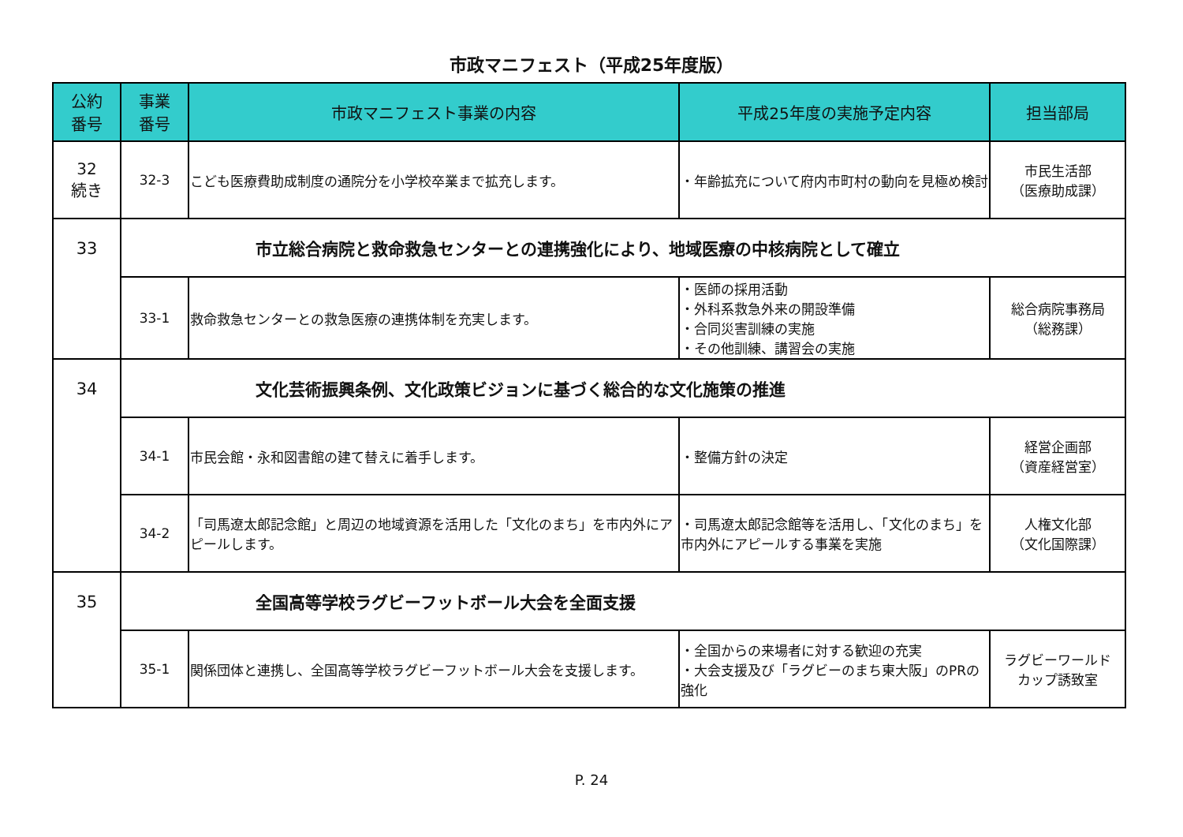市政マニフェスト（平成25年度版）
| 公約 番号 | 事業 番号 | 市政マニフェスト事業の内容 | 平成25年度の実施予定内容 | 担当部局 |
| --- | --- | --- | --- | --- |
| 32 続き | 32-3 | こども医療費助成制度の通院分を小学校卒業まで拡充します。 | ・年齢拡充について府内市町村の動向を見極め検討 | 市民生活部 （医療助成課） |
| 33 | 市立総合病院と救命救急センターとの連携強化により、地域医療の中核病院として確立 | | | |
| | 33-1 | 救命救急センターとの救急医療の連携体制を充実します。 | ・医師の採用活動 ・外科系救急外来の開設準備 ・合同災害訓練の実施 ・その他訓練、講習会の実施 | 総合病院事務局 （総務課） |
| 34 | 文化芸術振興条例、文化政策ビジョンに基づく総合的な文化施策の推進 | | | |
| | 34-1 | 市民会館・永和図書館の建て替えに着手します。 | ・整備方針の決定 | 経営企画部 （資産経営室） |
| | 34-2 | 「司馬遼太郎記念館」と周辺の地域資源を活用した「文化のまち」を市内外にアピールします。 | ・司馬遼太郎記念館等を活用し、「文化のまち」を市内外にアピールする事業を実施 | 人権文化部 （文化国際課） |
| 35 | 全国高等学校ラグビーフットボール大会を全面支援 | | | |
| | 35-1 | 関係団体と連携し、全国高等学校ラグビーフットボール大会を支援します。 | ・全国からの来場者に対する歓迎の充実 ・大会支援及び「ラグビーのまち東大阪」のPRの強化 | ラグビーワールド カップ誘致室 |
P. 24